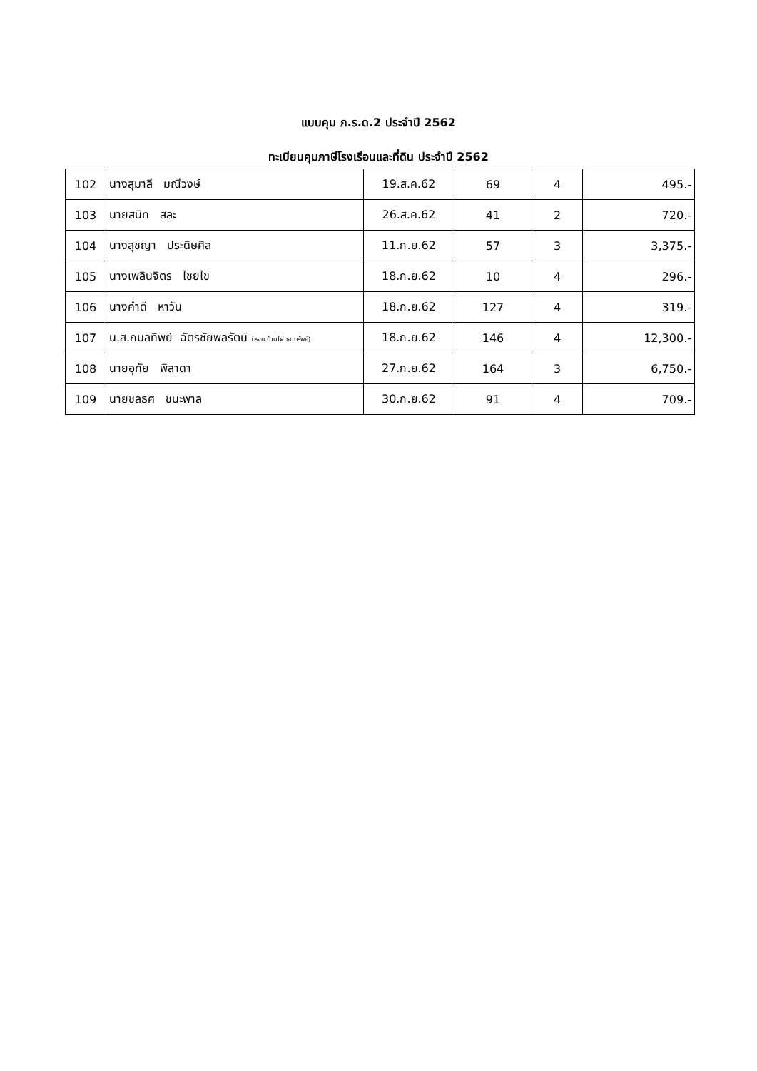แบบคุม ภ.ร.ด.2 ประจำปี 2562
ทะเบียนคุมภาษีโรงเรือนและที่ดิน ประจำปี 2562
| 102 | นางสุมาลี มณีวงษ์ | 19.ส.ค.62 | 69 | 4 | 495.- |
| 103 | นายสนิท สละ | 26.ส.ค.62 | 41 | 2 | 720.- |
| 104 | นางสุชญา ประดิษศิล | 11.ก.ย.62 | 57 | 3 | 3,375.- |
| 105 | นางเพลินจิตร ไชยไข | 18.ก.ย.62 | 10 | 4 | 296.- |
| 106 | นางคำดี หาวัน | 18.ก.ย.62 | 127 | 4 | 319.- |
| 107 | น.ส.กมลทิพย์ ฉัตรชัยพลรัตน์ (หจก.บ้านไผ่ ธนทรัพย์) | 18.ก.ย.62 | 146 | 4 | 12,300.- |
| 108 | นายอุทัย พิลาดา | 27.ก.ย.62 | 164 | 3 | 6,750.- |
| 109 | นายชลธศ ชนะพาล | 30.ก.ย.62 | 91 | 4 | 709.- |